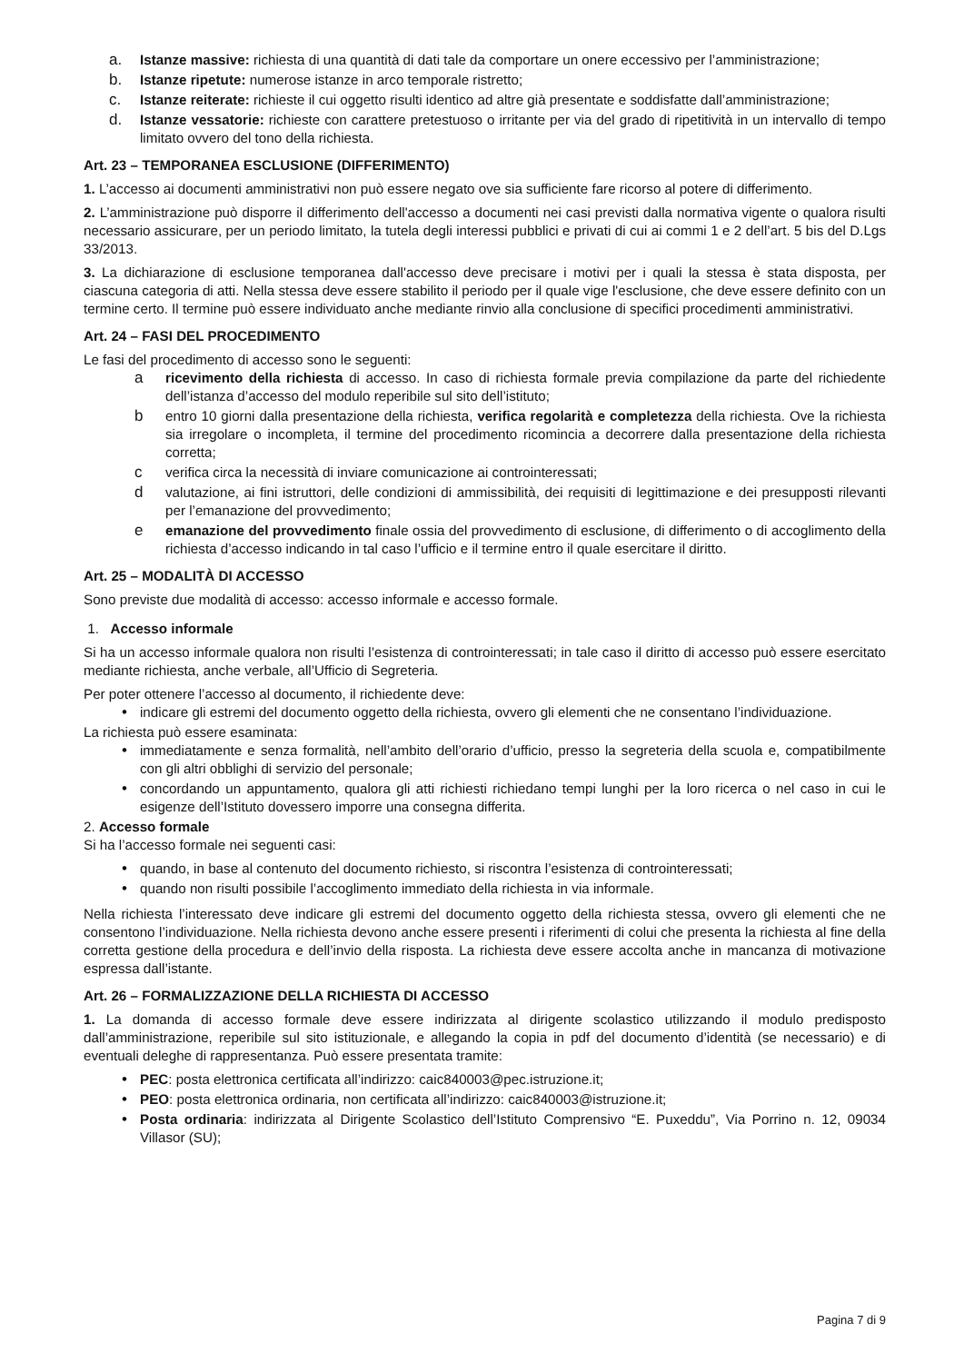a. Istanze massive: richiesta di una quantità di dati tale da comportare un onere eccessivo per l’amministrazione;
b. Istanze ripetute: numerose istanze in arco temporale ristretto;
c. Istanze reiterate: richieste il cui oggetto risulti identico ad altre già presentate e soddisfatte dall’amministrazione;
d. Istanze vessatorie: richieste con carattere pretestuoso o irritante per via del grado di ripetitività in un intervallo di tempo limitato ovvero del tono della richiesta.
Art. 23 – TEMPORANEA ESCLUSIONE (DIFFERIMENTO)
1. L’accesso ai documenti amministrativi non può essere negato ove sia sufficiente fare ricorso al potere di differimento.
2. L’amministrazione può disporre il differimento dell'accesso a documenti nei casi previsti dalla normativa vigente o qualora risulti necessario assicurare, per un periodo limitato, la tutela degli interessi pubblici e privati di cui ai commi 1 e 2 dell’art. 5 bis del D.Lgs 33/2013.
3. La dichiarazione di esclusione temporanea dall'accesso deve precisare i motivi per i quali la stessa è stata disposta, per ciascuna categoria di atti. Nella stessa deve essere stabilito il periodo per il quale vige l'esclusione, che deve essere definito con un termine certo. Il termine può essere individuato anche mediante rinvio alla conclusione di specifici procedimenti amministrativi.
Art. 24 – FASI DEL PROCEDIMENTO
Le fasi del procedimento di accesso sono le seguenti:
aricevimento della richiesta di accesso. In caso di richiesta formale previa compilazione da parte del richiedente dell’istanza d’accesso del modulo reperibile sul sito dell’istituto;
bentro 10 giorni dalla presentazione della richiesta, verifica regolarità e completezza della richiesta. Ove la richiesta sia irregolare o incompleta, il termine del procedimento ricomincia a decorrere dalla presentazione della richiesta corretta;
cverifica circa la necessità di inviare comunicazione ai controinteressati;
dvalutazione, ai fini istruttori, delle condizioni di ammissibilità, dei requisiti di legittimazione e dei presupposti rilevanti per l’emanazione del provvedimento;
eemanazione del provvedimento finale ossia del provvedimento di esclusione, di differimento o di accoglimento della richiesta d’accesso indicando in tal caso l’ufficio e il termine entro il quale esercitare il diritto.
Art. 25 – MODALITÀ DI ACCESSO
Sono previste due modalità di accesso: accesso informale e accesso formale.
1. Accesso informale
Si ha un accesso informale qualora non risulti l’esistenza di controinteressati; in tale caso il diritto di accesso può essere esercitato mediante richiesta, anche verbale, all’Ufficio di Segreteria.
Per poter ottenere l’accesso al documento, il richiedente deve:
• indicare gli estremi del documento oggetto della richiesta, ovvero gli elementi che ne consentano l’individuazione.
La richiesta può essere esaminata:
• immediatamente e senza formalità, nell’ambito dell’orario d’ufficio, presso la segreteria della scuola e, compatibilmente con gli altri obblighi di servizio del personale;
• concordando un appuntamento, qualora gli atti richiesti richiedano tempi lunghi per la loro ricerca o nel caso in cui le esigenze dell’Istituto dovessero imporre una consegna differita.
2. Accesso formale
Si ha l’accesso formale nei seguenti casi:
• quando, in base al contenuto del documento richiesto, si riscontra l’esistenza di controinteressati;
• quando non risulti possibile l’accoglimento immediato della richiesta in via informale.
Nella richiesta l’interessato deve indicare gli estremi del documento oggetto della richiesta stessa, ovvero gli elementi che ne consentono l’individuazione. Nella richiesta devono anche essere presenti i riferimenti di colui che presenta la richiesta al fine della corretta gestione della procedura e dell’invio della risposta. La richiesta deve essere accolta anche in mancanza di motivazione espressa dall’istante.
Art. 26 – FORMALIZZAZIONE DELLA RICHIESTA DI ACCESSO
1. La domanda di accesso formale deve essere indirizzata al dirigente scolastico utilizzando il modulo predisposto dall’amministrazione, reperibile sul sito istituzionale, e allegando la copia in pdf del documento d’identità (se necessario) e di eventuali deleghe di rappresentanza. Può essere presentata tramite:
• PEC: posta elettronica certificata all’indirizzo: caic840003@pec.istruzione.it;
• PEO: posta elettronica ordinaria, non certificata all’indirizzo: caic840003@istruzione.it;
• Posta ordinaria: indirizzata al Dirigente Scolastico dell’Istituto Comprensivo “E. Puxeddu”, Via Porrino n. 12, 09034 Villasor (SU);
Pagina 7 di 9